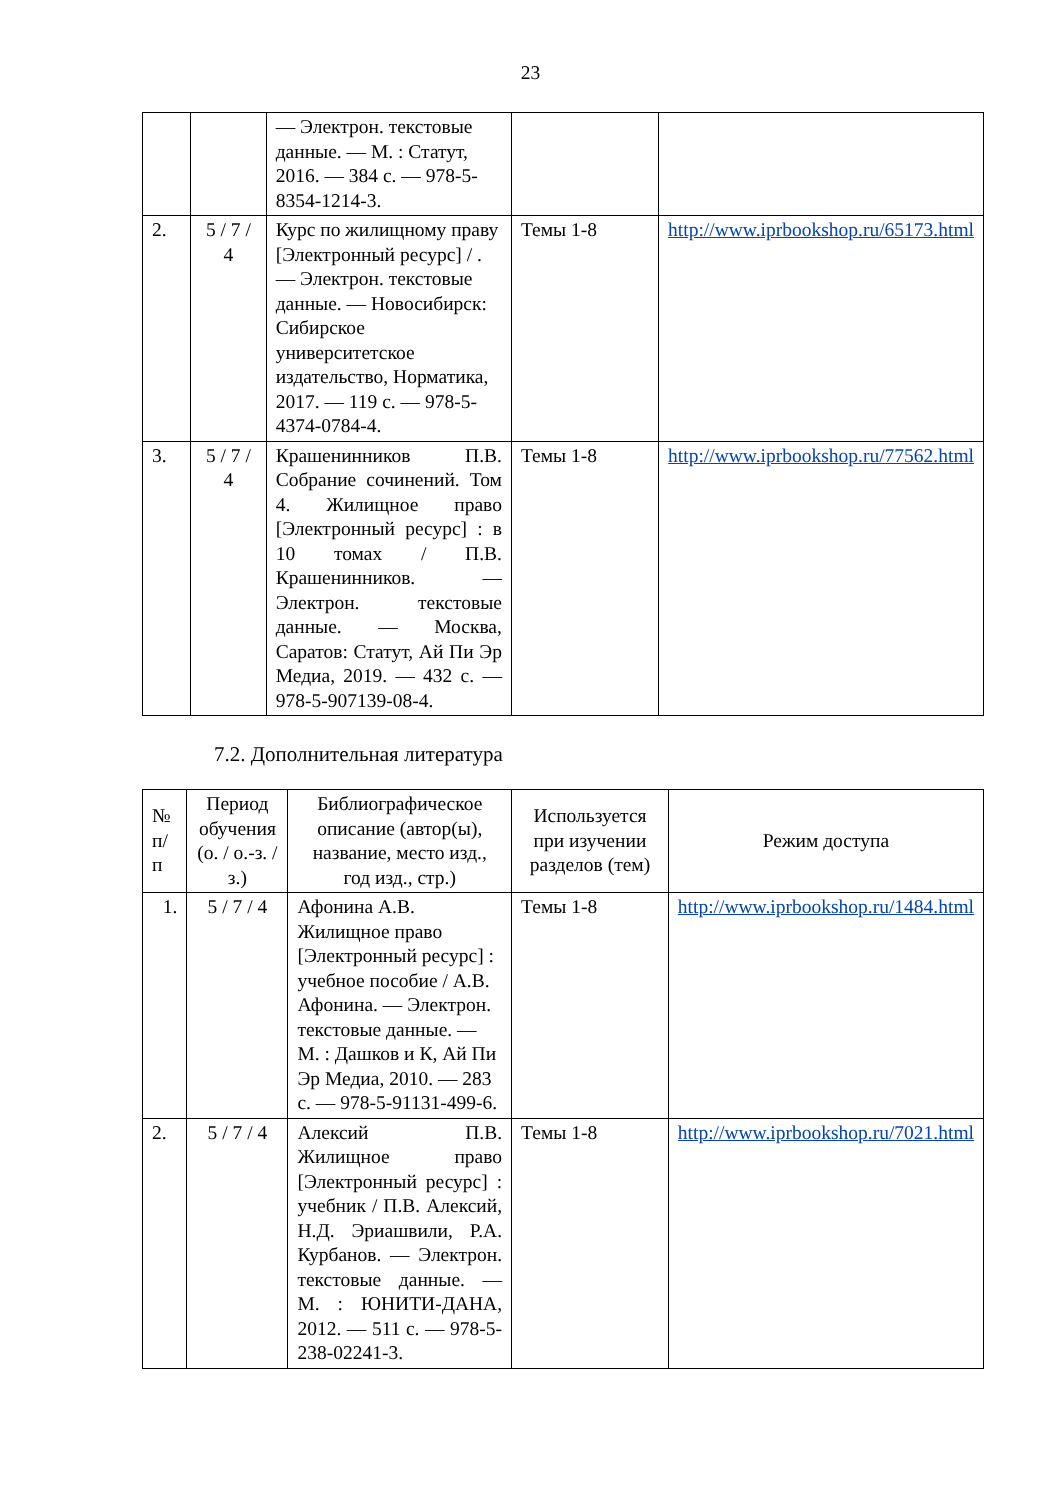23
| | | — Электрон. текстовые данные. — М. : Статут, 2016. — 384 c. — 978-5-8354-1214-3. | | |
| 2. | 5 / 7 / 4 | Курс по жилищному праву [Электронный ресурс] / . — Электрон. текстовые данные. — Новосибирск: Сибирское университетское издательство, Норматика, 2017. — 119 c. — 978-5-4374-0784-4. | Темы 1-8 | http://www.iprbookshop.ru/65173.html |
| 3. | 5 / 7 / 4 | Крашенинников П.В. Собрание сочинений. Том 4. Жилищное право [Электронный ресурс] : в 10 томах / П.В. Крашенинников. — Электрон. текстовые данные. — Москва, Саратов: Статут, Ай Пи Эр Медиа, 2019. — 432 c. — 978-5-907139-08-4. | Темы 1-8 | http://www.iprbookshop.ru/77562.html |
7.2. Дополнительная литература
| № п/п | Период обучения (о. / о.-з. /з.) | Библиографическое описание (автор(ы), название, место изд., год изд., стр.) | Используется при изучении разделов (тем) | Режим доступа |
| --- | --- | --- | --- | --- |
| 1. | 5 / 7 / 4 | Афонина А.В. Жилищное право [Электронный ресурс] : учебное пособие / А.В. Афонина. — Электрон. текстовые данные. — М. : Дашков и К, Ай Пи Эр Медиа, 2010. — 283 c. — 978-5-91131-499-6. | Темы 1-8 | http://www.iprbookshop.ru/1484.html |
| 2. | 5 / 7 / 4 | Алексий П.В. Жилищное право [Электронный ресурс] : учебник / П.В. Алексий, Н.Д. Эриашвили, Р.А. Курбанов. — Электрон. текстовые данные. — М. : ЮНИТИ-ДАНА, 2012. — 511 c. — 978-5-238-02241-3. | Темы 1-8 | http://www.iprbookshop.ru/7021.html |